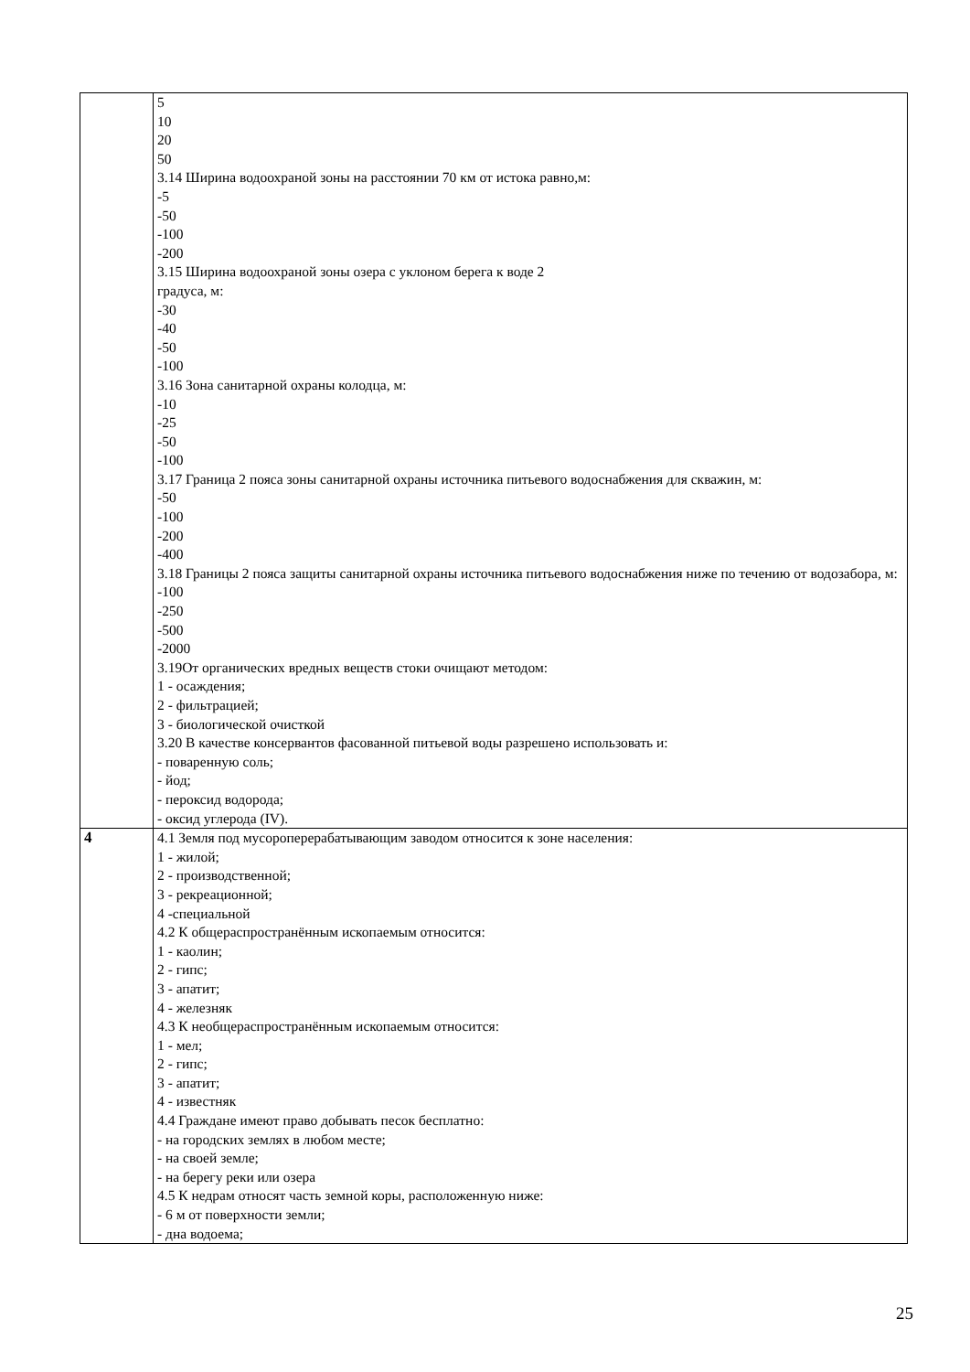| | 5 10 20 50 3.14 Ширина водоохраной зоны на расстоянии 70 км от истока равно,м: -5 -50 -100 -200 3.15 Ширина водоохраной зоны озера с уклоном берега к воде 2 градуса, м: -30 -40 -50 -100 3.16 Зона санитарной охраны колодца, м: -10 -25 -50 -100 3.17 Граница 2 пояса зоны санитарной охраны источника питьевого водоснабжения для скважин, м: -50 -100 -200 -400 3.18 Границы 2 пояса защиты санитарной охраны источника питьевого водоснабжения ниже по течению от водозабора, м: -100 -250 -500 -2000 3.19От органических вредных веществ стоки очищают методом: 1 - осаждения; 2 - фильтрацией; 3 - биологической очисткой 3.20 В качестве консервантов фасованной питьевой воды разрешено использовать и: - поваренную соль; - йод; - пероксид водорода; - оксид углерода (IV). |
| 4 | 4.1 Земля под мусороперерабатывающим заводом относится к зоне населения: 1 - жилой; 2 - производственной; 3 - рекреационной; 4 -специальной 4.2 К общераспространённым ископаемым относится: 1 - каолин; 2 - гипс; 3 - апатит; 4 - железняк 4.3 К необщераспространённым ископаемым относится: 1 - мел; 2 - гипс; 3 - апатит; 4 - известняк 4.4 Граждане имеют право добывать песок бесплатно: - на городских землях в любом месте; - на своей земле; - на берегу реки или озера 4.5 К недрам относят часть земной коры, расположенную ниже: - 6 м от поверхности земли; - дна водоема; |
25